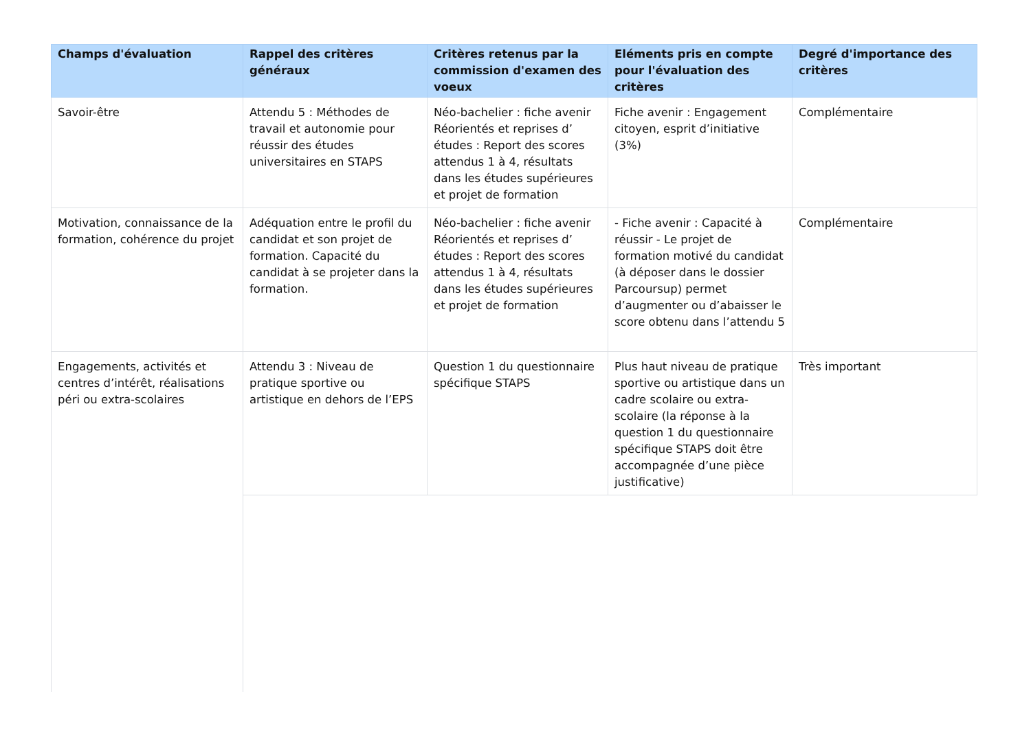| Champs d'évaluation | Rappel des critères généraux | Critères retenus par la commission d'examen des voeux | Eléments pris en compte pour l'évaluation des critères | Degré d'importance des critères |
| --- | --- | --- | --- | --- |
| Savoir-être | Attendu 5 : Méthodes de travail et autonomie pour réussir des études universitaires en STAPS | Néo-bachelier : fiche avenir Réorientés et reprises d’ études : Report des scores attendus 1 à 4, résultats dans les études supérieures et projet de formation | Fiche avenir : Engagement citoyen, esprit d’initiative (3%) | Complémentaire |
| Motivation, connaissance de la formation, cohérence du projet | Adéquation entre le profil du candidat et son projet de formation. Capacité du candidat à se projeter dans la formation. | Néo-bachelier : fiche avenir Réorientés et reprises d’ études : Report des scores attendus 1 à 4, résultats dans les études supérieures et projet de formation | - Fiche avenir : Capacité à réussir - Le projet de formation motivé du candidat (à déposer dans le dossier Parcoursup) permet d’augmenter ou d’abaisser le score obtenu dans l’attendu 5 | Complémentaire |
| Engagements, activités et centres d’intérêt, réalisations péri ou extra-scolaires | Attendu 3 : Niveau de pratique sportive ou artistique en dehors de l’EPS | Question 1 du questionnaire spécifique STAPS | Plus haut niveau de pratique sportive ou artistique dans un cadre scolaire ou extra-scolaire (la réponse à la question 1 du questionnaire spécifique STAPS doit être accompagnée d’une pièce justificative) | Très important |